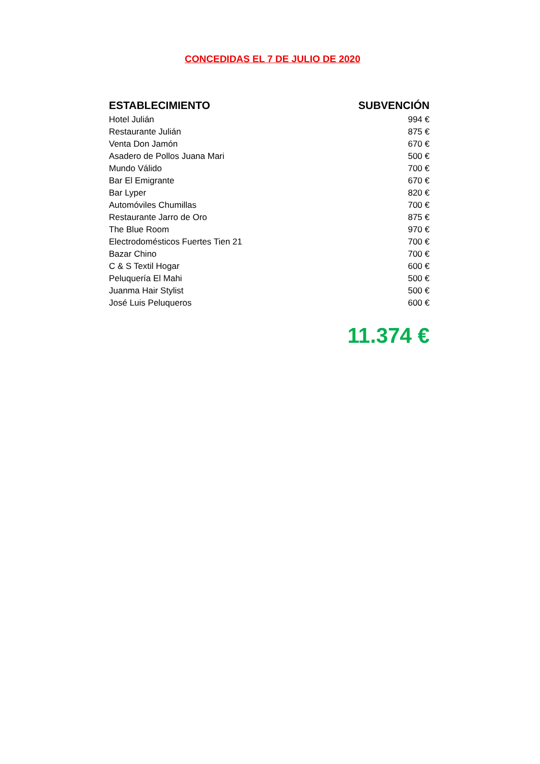CONCEDIDAS EL 7 DE JULIO DE 2020
| ESTABLECIMIENTO | SUBVENCIÓN |
| --- | --- |
| Hotel Julián | 994 € |
| Restaurante Julián | 875 € |
| Venta Don Jamón | 670 € |
| Asadero de Pollos Juana Mari | 500 € |
| Mundo Válido | 700 € |
| Bar El Emigrante | 670 € |
| Bar Lyper | 820 € |
| Automóviles Chumillas | 700 € |
| Restaurante Jarro de Oro | 875 € |
| The Blue Room | 970 € |
| Electrodomésticos Fuertes Tien 21 | 700 € |
| Bazar Chino | 700 € |
| C & S Textil Hogar | 600 € |
| Peluquería El Mahi | 500 € |
| Juanma Hair Stylist | 500 € |
| José Luis Peluqueros | 600 € |
11.374 €